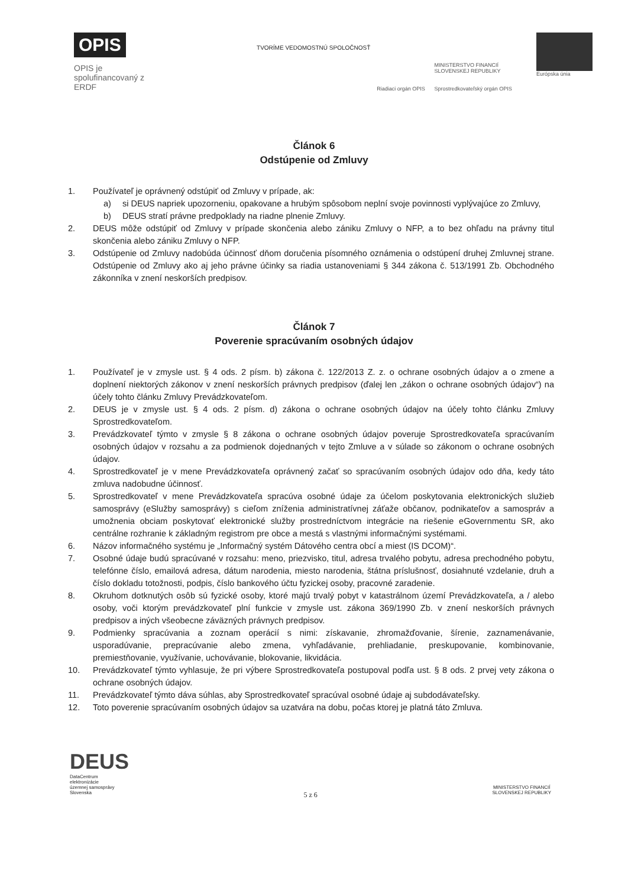OPIS
OPIS je spolufinancovaný z ERDF
TVORÍME VEDOMOSTNÚ SPOLOČNOSŤ
Riadiaci orgán OPIS
MINISTERSTVO FINANCIÍ
SLOVENSKEJ REPUBLIKY
Sprostredkovateľský orgán OPIS
Európska únia
Článok 6
Odstúpenie od Zmluvy
1. Používateľ je oprávnený odstúpiť od Zmluvy v prípade, ak:
a) si DEUS napriek upozorneniu, opakovane a hrubým spôsobom neplní svoje povinnosti vyplývajúce zo Zmluvy,
b) DEUS stratí právne predpoklady na riadne plnenie Zmluvy.
2. DEUS môže odstúpiť od Zmluvy v prípade skončenia alebo zániku Zmluvy o NFP, a to bez ohľadu na právny titul skončenia alebo zániku Zmluvy o NFP.
3. Odstúpenie od Zmluvy nadobúda účinnosť dňom doručenia písomného oznámenia o odstúpení druhej Zmluvnej strane. Odstúpenie od Zmluvy ako aj jeho právne účinky sa riadia ustanoveniami § 344 zákona č. 513/1991 Zb. Obchodného zákonníka v znení neskorších predpisov.
Článok 7
Poverenie spracúvaním osobných údajov
1. Používateľ je v zmysle ust. § 4 ods. 2 písm. b) zákona č. 122/2013 Z. z. o ochrane osobných údajov a o zmene a doplnení niektorých zákonov v znení neskorších právnych predpisov (ďalej len „zákon o ochrane osobných údajov“) na účely tohto článku Zmluvy Prevádzkovateľom.
2. DEUS je v zmysle ust. § 4 ods. 2 písm. d) zákona o ochrane osobných údajov na účely tohto článku Zmluvy Sprostredkovateľom.
3. Prevádzkovateľ týmto v zmysle § 8 zákona o ochrane osobných údajov poveruje Sprostredkovateľa spracúvaním osobných údajov v rozsahu a za podmienok dojednaných v tejto Zmluve a v súlade so zákonom o ochrane osobných údajov.
4. Sprostredkovateľ je v mene Prevádzkovateľa oprávnený začať so spracúvaním osobných údajov odo dňa, kedy táto zmluva nadobudne účinnosť.
5. Sprostredkovateľ v mene Prevádzkovateľa spracúva osobné údaje za účelom poskytovania elektronických služieb samosprávy (eSlužby samosprávy) s cieľom zníženia administratívnej záťaže občanov, podnikateľov a samospráv a umožnenia obciam poskytovať elektronické služby prostredníctvom integrácie na riešenie eGovernmentu SR, ako centrálne rozhranie k základným registrom pre obce a mestá s vlastnými informačnými systémami.
6. Názov informačného systému je „Informačný systém Dátového centra obcí a miest (IS DCOM)“.
7. Osobné údaje budú spracúvané v rozsahu: meno, priezvisko, titul, adresa trvalého pobytu, adresa prechodného pobytu, telefónne číslo, emailová adresa, dátum narodenia, miesto narodenia, štátna príslušnosť, dosiahnuté vzdelanie, druh a číslo dokladu totožnosti, podpis, číslo bankového účtu fyzickej osoby, pracovné zaradenie.
8. Okruhom dotknutých osôb sú fyzické osoby, ktoré majú trvalý pobyt v katastrálnom území Prevádzkovateľa, a / alebo osoby, voči ktorým prevádzkovateľ plní funkcie v zmysle ust. zákona 369/1990 Zb. v znení neskorších právnych predpisov a iných všeobecne záväzných právnych predpisov.
9. Podmienky spracúvania a zoznam operácií s nimi: získavanie, zhromažďovanie, šírenie, zaznamenávanie, usporadúvanie, prepracúvanie alebo zmena, vyhľadávanie, prehliadanie, preskupovanie, kombinovanie, premiestňovanie, využívanie, uchovávanie, blokovanie, likvidácia.
10. Prevádzkovateľ týmto vyhlasuje, že pri výbere Sprostredkovateľa postupoval podľa ust. § 8 ods. 2 prvej vety zákona o ochrane osobných údajov.
11. Prevádzkovateľ týmto dáva súhlas, aby Sprostredkovateľ spracúval osobné údaje aj subdodávateľsky.
12. Toto poverenie spracúvaním osobných údajov sa uzatvára na dobu, počas ktorej je platná táto Zmluva.
DEUS
DataCentrum
elektronizácie
územnej samosprávy
Slovenska
5 z 6
MINISTERSTVO FINANCIÍ
SLOVENSKEJ REPUBLIKY